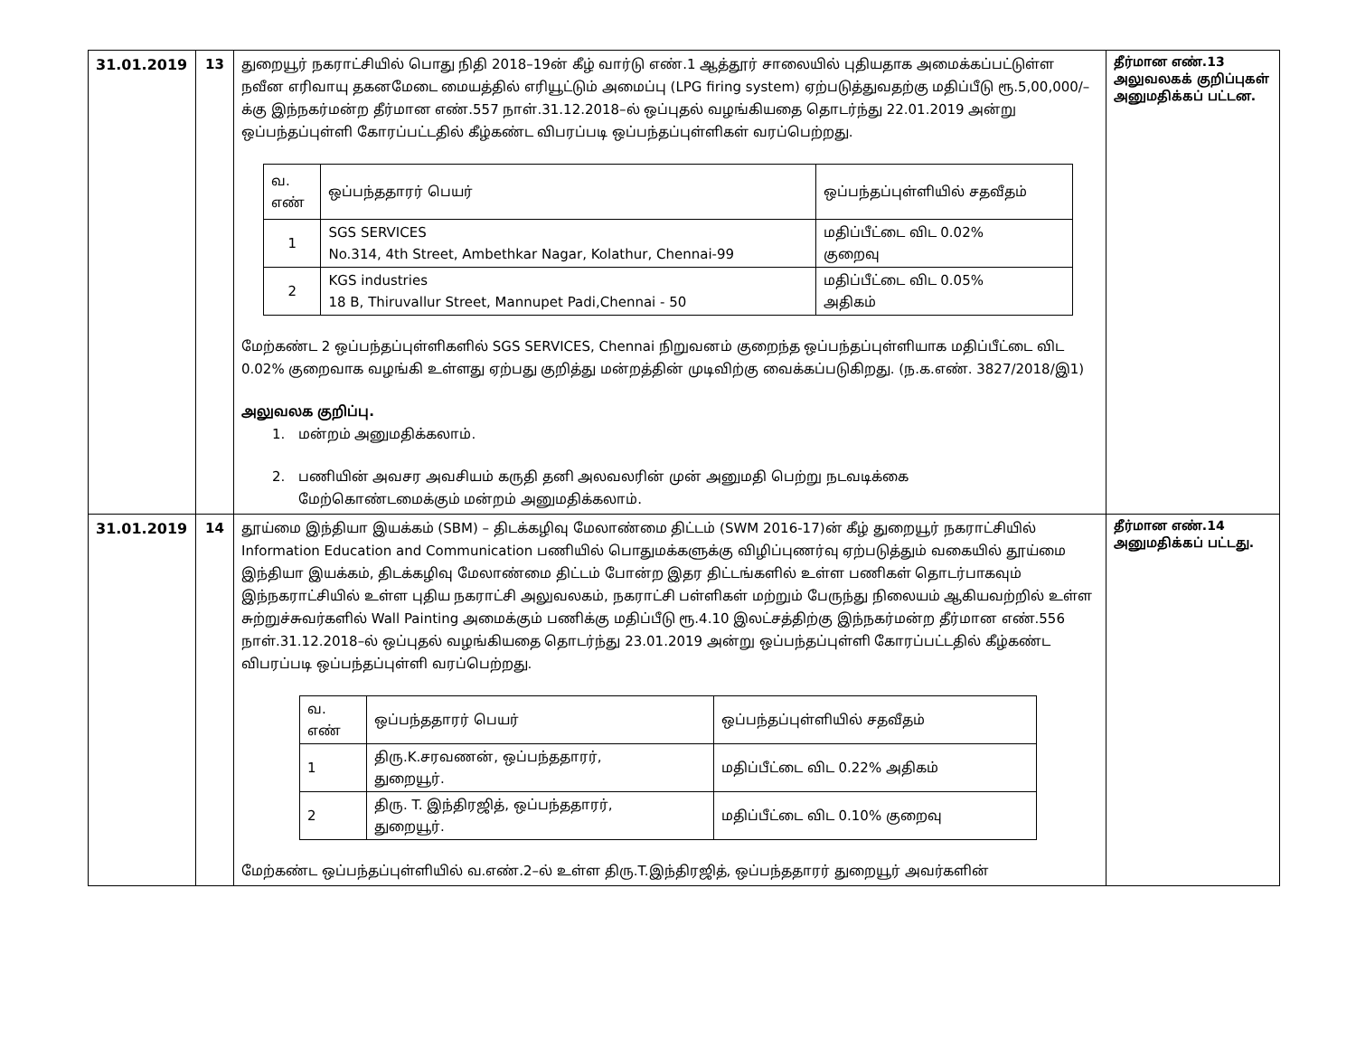| 31.01.2019 | 13 | துறையூர் நகராட்சியில் பொது நிதி 2018–19ன் கீழ் வார்டு எண்.1 ஆத்தூர் சாலையில் புதியதாக அமைக்கப்பட்டுள்ள நவீன எரிவாயு தகனமேடை மையத்தில் எரியூட்டும் அமைப்பு (LPG firing system) ஏற்படுத்துவதற்கு மதிப்பீடு ரூ.5,00,000/–க்கு இந்நகர்மன்ற தீர்மான எண்.557 நாள்.31.12.2018–ல் ஒப்புதல் வழங்கியதை தொடர்ந்து 22.01.2019 அன்று ஒப்பந்தப்புள்ளி கோரப்பட்டதில் கீழ்கண்ட விபரப்படி ஒப்பந்தப்புள்ளிகள் வரப்பெற்றது. / வ. எண் / ஒப்பந்ததாரர் பெயர் / ஒப்பந்தப்புள்ளியில் சதவீதம் / / 1 / SGS SERVICES No.314, 4th Street, Ambethkar Nagar, Kolathur, Chennai-99 / மதிப்பீட்டை விட 0.02% குறைவு / / 2 / KGS industries 18 B, Thiruvallur Street, Mannupet Padi,Chennai - 50 / மதிப்பீட்டை விட 0.05% அதிகம் / மேற்கண்ட 2 ஒப்பந்தப்புள்ளிகளில் SGS SERVICES, Chennai நிறுவனம் குறைந்த ஒப்பந்தப்புள்ளியாக மதிப்பீட்டை விட 0.02% குறைவாக வழங்கி உள்ளது ஏற்பது குறித்து மன்றத்தின் முடிவிற்கு வைக்கப்படுகிறது. (ந.க.எண். 3827/2018/இ1) அலுவலக குறிப்பு. 1. மன்றம் அனுமதிக்கலாம். 2. பணியின் அவசர அவசியம் கருதி தனி அலவலரின் முன் அனுமதி பெற்று நடவடிக்கை மேற்கொண்டமைக்கும் மன்றம் அனுமதிக்கலாம். | தீர்மான எண்.13 அலுவலகக் குறிப்புகள் அனுமதிக்கப் பட்டன. |
| 31.01.2019 | 14 | தூய்மை இந்தியா இயக்கம் (SBM) – திடக்கழிவு மேலாண்மை திட்டம் (SWM 2016-17)ன் கீழ் துறையூர் நகராட்சியில் Information Education and Communication பணியில் பொதுமக்களுக்கு விழிப்புணர்வு ஏற்படுத்தும் வகையில் தூய்மை இந்தியா இயக்கம், திடக்கழிவு மேலாண்மை திட்டம் போன்ற இதர திட்டங்களில் உள்ள பணிகள் தொடர்பாகவும் இந்நகராட்சியில் உள்ள புதிய நகராட்சி அலுவலகம், நகராட்சி பள்ளிகள் மற்றும் பேருந்து நிலையம் ஆகியவற்றில் உள்ள சுற்றுச்சுவர்களில் Wall Painting அமைக்கும் பணிக்கு மதிப்பீடு ரூ.4.10 இலட்சத்திற்கு இந்நகர்மன்ற தீர்மான எண்.556 நாள்.31.12.2018–ல் ஒப்புதல் வழங்கியதை தொடர்ந்து 23.01.2019 அன்று ஒப்பந்தப்புள்ளி கோரப்பட்டதில் கீழ்கண்ட விபரப்படி ஒப்பந்தப்புள்ளி வரப்பெற்றது. / வ. எண் / ஒப்பந்ததாரர் பெயர் / ஒப்பந்தப்புள்ளியில் சதவீதம் / / 1 / திரு.K.சரவணன், ஒப்பந்ததாரர், துறையூர். / மதிப்பீட்டை விட 0.22% அதிகம் / / 2 / திரு. T. இந்திரஜித், ஒப்பந்ததாரர், துறையூர். / மதிப்பீட்டை விட 0.10% குறைவு / மேற்கண்ட ஒப்பந்தப்புள்ளியில் வ.எண்.2–ல் உள்ள திரு.T.இந்திரஜித், ஒப்பந்ததாரர் துறையூர் அவர்களின் | தீர்மான எண்.14 அனுமதிக்கப் பட்டது. |